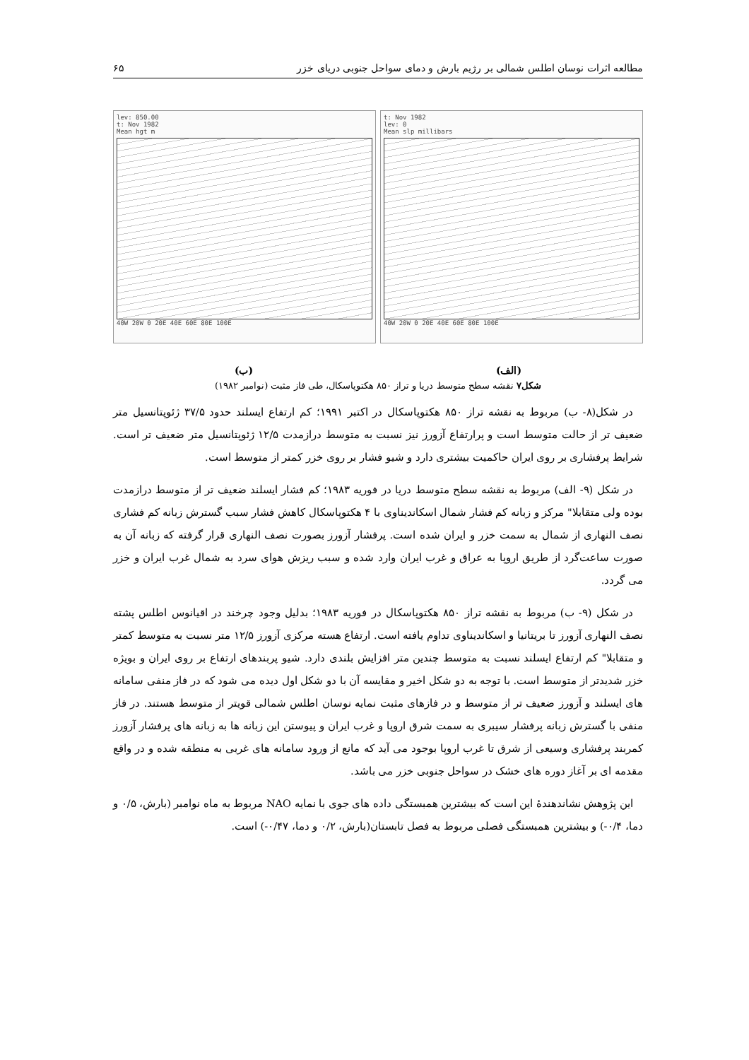مطالعه اثرات نوسان اطلس شمالی بر رژیم بارش و دمای سواحل جنوبی دریای خزر ۶۵
lev: 850.00
t: Nov 1982
Mean hgt m
40W 20W 0 20E 40E 60E 80E 100E
t: Nov 1982
lev: 0
Mean slp millibars
40W 20W 0 20E 40E 60E 80E 100E
(الف) (ب)
شکل۷ نقشه سطح متوسط دریا و تراز ۸۵۰ هکتوپاسکال، طی فاز مثبت (نوامبر ۱۹۸۲)
در شکل(۸- ب) مربوط به نقشه تراز ۸۵۰ هکتوپاسکال در اکتبر ۱۹۹۱؛ کم ارتفاع ایسلند حدود ۳۷/۵ ژئوپتانسیل متر ضعیف تر از حالت متوسط است و پرارتفاع آزورز نیز نسبت به متوسط درازمدت ۱۲/۵ ژئوپتانسیل متر ضعیف تر است. شرایط پرفشاری بر روی ایران حاکمیت بیشتری دارد و شیو فشار بر روی خزر کمتر از متوسط است.
در شکل (۹- الف) مربوط به نقشه سطح متوسط دریا در فوریه ۱۹۸۳؛ کم فشار ایسلند ضعیف تر از متوسط درازمدت بوده ولی متقابلا" مرکز و زبانه کم فشار شمال اسکاندیناوی با ۴ هکتوپاسکال کاهش فشار سبب گسترش زبانه کم فشاری نصف النهاری از شمال به سمت خزر و ایران شده است. پرفشار آزورز بصورت نصف النهاری قرار گرفته که زبانه آن به صورت ساعت‌گرد از طریق اروپا به عراق و غرب ایران وارد شده و سبب ریزش هوای سرد به شمال غرب ایران و خزر می گردد.
در شکل (۹- ب) مربوط به نقشه تراز ۸۵۰ هکتوپاسکال در فوریه ۱۹۸۳؛ بدلیل وجود چرخند در اقیانوس اطلس پشته نصف النهاری آزورز تا بریتانیا و اسکاندیناوی تداوم یافته است. ارتفاع هسته مرکزی آزورز ۱۲/۵ متر نسبت به متوسط کمتر و متقابلا" کم ارتفاع ایسلند نسبت به متوسط چندین متر افزایش بلندی دارد. شیو پربندهای ارتفاع بر روی ایران و بویژه خزر شدیدتر از متوسط است. با توجه به دو شکل اخیر و مقایسه آن با دو شکل اول دیده می شود که در فاز منفی سامانه های ایسلند و آزورز ضعیف تر از متوسط و در فازهای مثبت نمایه نوسان اطلس شمالی قویتر از متوسط هستند. در فاز منفی با گسترش زبانه پرفشار سیبری به سمت شرق اروپا و غرب ایران و پیوستن این زبانه ها به زبانه های پرفشار آزورز کمربند پرفشاری وسیعی از شرق تا غرب اروپا بوجود می آید که مانع از ورود سامانه های غربی به منطقه شده و در واقع مقدمه ای بر آغاز دوره های خشک در سواحل جنوبی خزر می باشد.
این پژوهش نشاندهندهٔ این است که بیشترین همبستگی داده های جوی با نمایه NAO مربوط به ماه نوامبر (بارش، ۰/۵ و دما، ۰/۴-) و بیشترین همبستگی فصلی مربوط به فصل تابستان(بارش، ۰/۲ و دما، ۰/۴۷-) است.